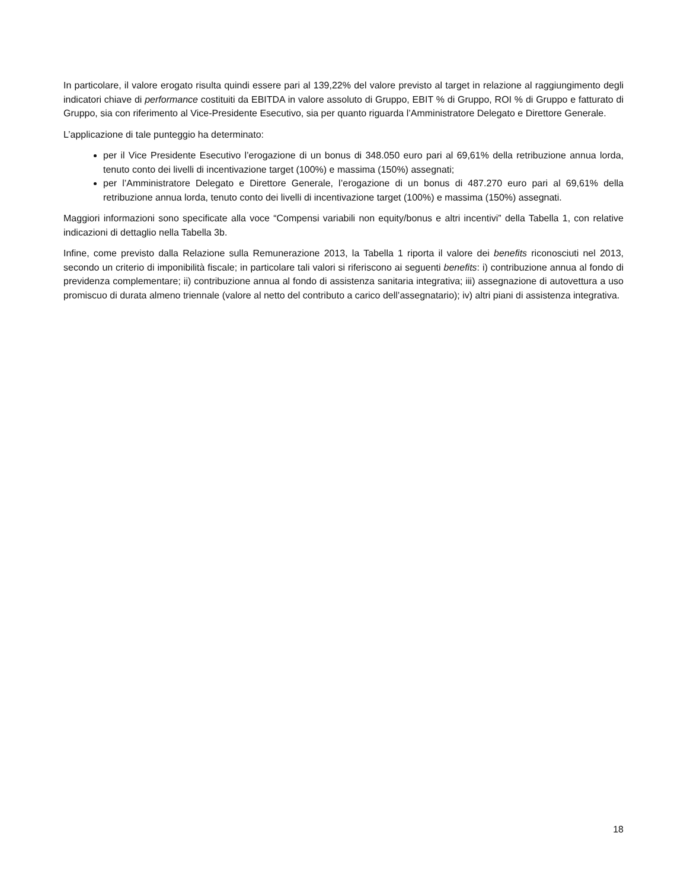In particolare, il valore erogato risulta quindi essere pari al 139,22% del valore previsto al target in relazione al raggiungimento degli indicatori chiave di performance costituiti da EBITDA in valore assoluto di Gruppo, EBIT % di Gruppo, ROI % di Gruppo e fatturato di Gruppo, sia con riferimento al Vice-Presidente Esecutivo, sia per quanto riguarda l’Amministratore Delegato e Direttore Generale.
L’applicazione di tale punteggio ha determinato:
per il Vice Presidente Esecutivo l’erogazione di un bonus di 348.050 euro pari al 69,61% della retribuzione annua lorda, tenuto conto dei livelli di incentivazione target (100%) e massima (150%) assegnati;
per l’Amministratore Delegato e Direttore Generale, l’erogazione di un bonus di 487.270 euro pari al 69,61% della retribuzione annua lorda, tenuto conto dei livelli di incentivazione target (100%) e massima (150%) assegnati.
Maggiori informazioni sono specificate alla voce “Compensi variabili non equity/bonus e altri incentivi” della Tabella 1, con relative indicazioni di dettaglio nella Tabella 3b.
Infine, come previsto dalla Relazione sulla Remunerazione 2013, la Tabella 1 riporta il valore dei benefits riconosciuti nel 2013, secondo un criterio di imponibilità fiscale; in particolare tali valori si riferiscono ai seguenti benefits: i) contribuzione annua al fondo di previdenza complementare; ii) contribuzione annua al fondo di assistenza sanitaria integrativa; iii) assegnazione di autovettura a uso promiscuo di durata almeno triennale (valore al netto del contributo a carico dell’assegnatario); iv) altri piani di assistenza integrativa.
18